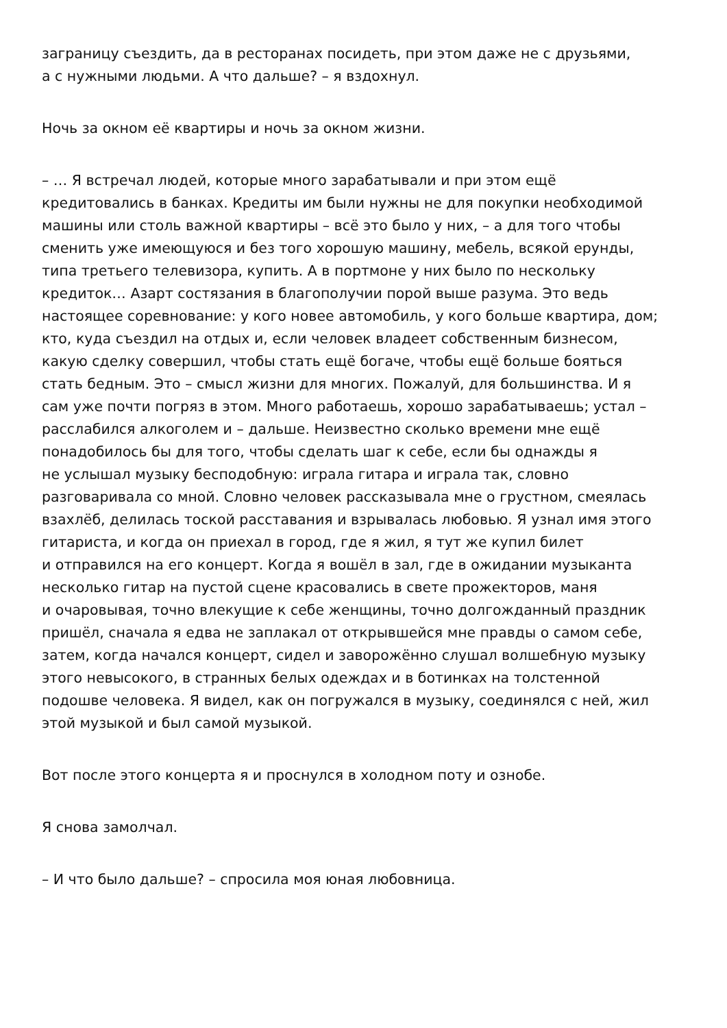заграницу съездить, да в ресторанах посидеть, при этом даже не с друзьями,
а с нужными людьми. А что дальше? – я вздохнул.
Ночь за окном её квартиры и ночь за окном жизни.
– … Я встречал людей, которые много зарабатывали и при этом ещё
кредитовались в банках. Кредиты им были нужны не для покупки необходимой
машины или столь важной квартиры – всё это было у них, – а для того чтобы
сменить уже имеющуюся и без того хорошую машину, мебель, всякой ерунды,
типа третьего телевизора, купить. А в портмоне у них было по нескольку
кредиток… Азарт состязания в благополучии порой выше разума. Это ведь
настоящее соревнование: у кого новее автомобиль, у кого больше квартира, дом;
кто, куда съездил на отдых и, если человек владеет собственным бизнесом,
какую сделку совершил, чтобы стать ещё богаче, чтобы ещё больше бояться
стать бедным. Это – смысл жизни для многих. Пожалуй, для большинства. И я
сам уже почти погряз в этом. Много работаешь, хорошо зарабатываешь; устал –
расслабился алкоголем и – дальше. Неизвестно сколько времени мне ещё
понадобилось бы для того, чтобы сделать шаг к себе, если бы однажды я
не услышал музыку бесподобную: играла гитара и играла так, словно
разговаривала со мной. Словно человек рассказывала мне о грустном, смеялась
взахлёб, делилась тоской расставания и взрывалась любовью. Я узнал имя этого
гитариста, и когда он приехал в город, где я жил, я тут же купил билет
и отправился на его концерт. Когда я вошёл в зал, где в ожидании музыканта
несколько гитар на пустой сцене красовались в свете прожекторов, маня
и очаровывая, точно влекущие к себе женщины, точно долгожданный праздник
пришёл, сначала я едва не заплакал от открывшейся мне правды о самом себе,
затем, когда начался концерт, сидел и заворожённо слушал волшебную музыку
этого невысокого, в странных белых одеждах и в ботинках на толстенной
подошве человека. Я видел, как он погружался в музыку, соединялся с ней, жил
этой музыкой и был самой музыкой.
Вот после этого концерта я и проснулся в холодном поту и ознобе.
Я снова замолчал.
– И что было дальше? – спросила моя юная любовница.